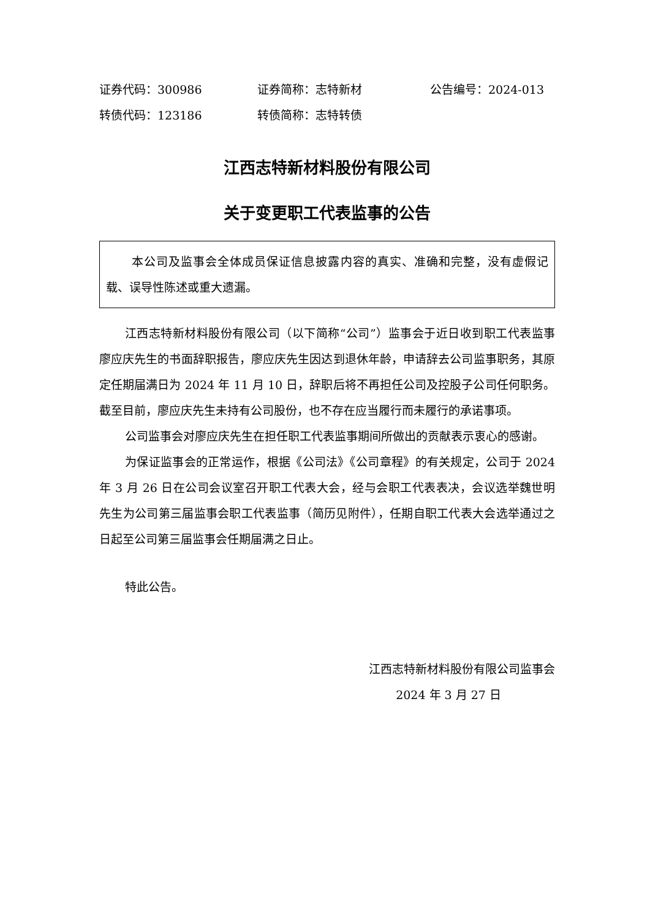证券代码：300986 证券简称：志特新材 公告编号：2024-013
转债代码：123186 转债简称：志特转债
江西志特新材料股份有限公司
关于变更职工代表监事的公告
本公司及监事会全体成员保证信息披露内容的真实、准确和完整，没有虚假记载、误导性陈述或重大遗漏。
江西志特新材料股份有限公司（以下简称“公司”）监事会于近日收到职工代表监事廖应庆先生的书面辞职报告，廖应庆先生因达到退休年龄，申请辞去公司监事职务，其原定任期届满日为 2024 年 11 月 10 日，辞职后将不再担任公司及控股子公司任何职务。截至目前，廖应庆先生未持有公司股份，也不存在应当履行而未履行的承诺事项。
公司监事会对廖应庆先生在担任职工代表监事期间所做出的贡献表示衷心的感谢。
为保证监事会的正常运作，根据《公司法》《公司章程》的有关规定，公司于 2024 年 3 月 26 日在公司会议室召开职工代表大会，经与会职工代表表决，会议选举魏世明先生为公司第三届监事会职工代表监事（简历见附件），任期自职工代表大会选举通过之日起至公司第三届监事会任期届满之日止。
特此公告。
江西志特新材料股份有限公司监事会
2024 年 3 月 27 日